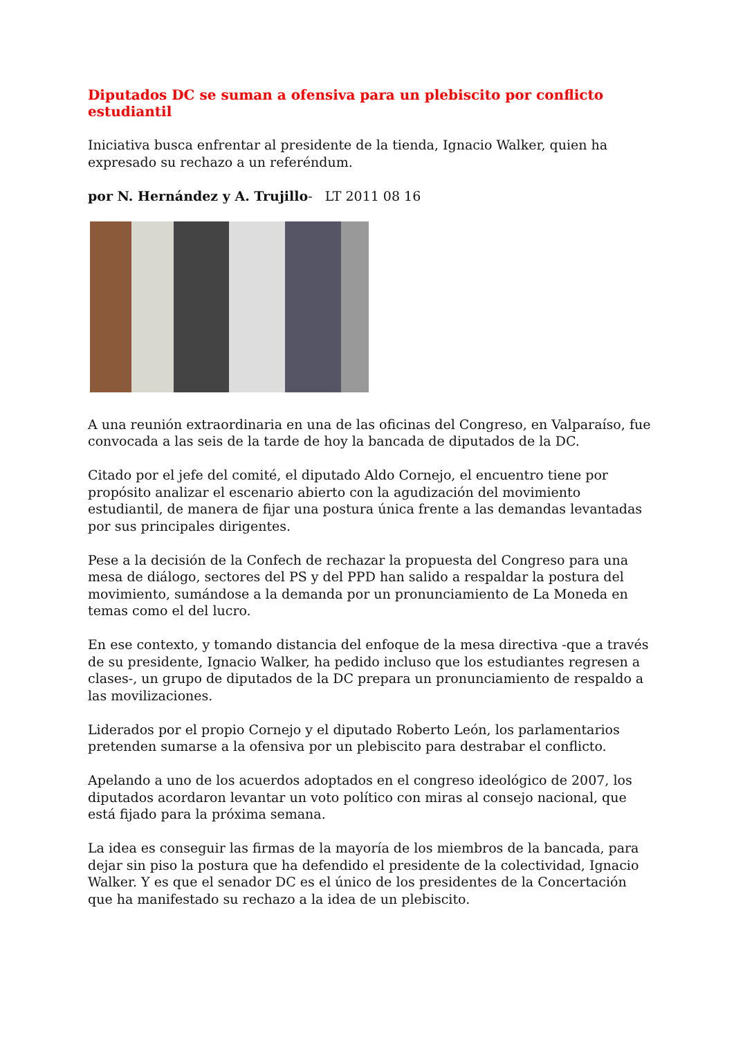Diputados DC se suman a ofensiva para un plebiscito por conflicto estudiantil
Iniciativa busca enfrentar al presidente de la tienda, Ignacio Walker, quien ha expresado su rechazo a un referéndum.
por N. Hernández y A. Trujillo- LT 2011 08 16
A una reunión extraordinaria en una de las oficinas del Congreso, en Valparaíso, fue convocada a las seis de la tarde de hoy la bancada de diputados de la DC.
Citado por el jefe del comité, el diputado Aldo Cornejo, el encuentro tiene por propósito analizar el escenario abierto con la agudización del movimiento estudiantil, de manera de fijar una postura única frente a las demandas levantadas por sus principales dirigentes.
Pese a la decisión de la Confech de rechazar la propuesta del Congreso para una mesa de diálogo, sectores del PS y del PPD han salido a respaldar la postura del movimiento, sumándose a la demanda por un pronunciamiento de La Moneda en temas como el del lucro.
En ese contexto, y tomando distancia del enfoque de la mesa directiva -que a través de su presidente, Ignacio Walker, ha pedido incluso que los estudiantes regresen a clases-, un grupo de diputados de la DC prepara un pronunciamiento de respaldo a las movilizaciones.
Liderados por el propio Cornejo y el diputado Roberto León, los parlamentarios pretenden sumarse a la ofensiva por un plebiscito para destrabar el conflicto.
Apelando a uno de los acuerdos adoptados en el congreso ideológico de 2007, los diputados acordaron levantar un voto político con miras al consejo nacional, que está fijado para la próxima semana.
La idea es conseguir las firmas de la mayoría de los miembros de la bancada, para dejar sin piso la postura que ha defendido el presidente de la colectividad, Ignacio Walker. Y es que el senador DC es el único de los presidentes de la Concertación que ha manifestado su rechazo a la idea de un plebiscito.